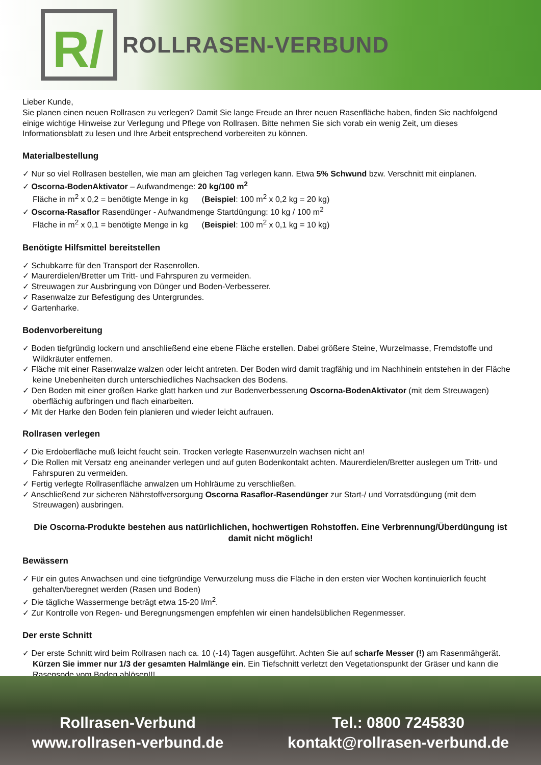R/
ROLLRASEN-VERBUND
Lieber Kunde,
Sie planen einen neuen Rollrasen zu verlegen? Damit Sie lange Freude an Ihrer neuen Rasenfläche haben, finden Sie nachfolgend einige wichtige Hinweise zur Verlegung und Pflege von Rollrasen. Bitte nehmen Sie sich vorab ein wenig Zeit, um dieses Informationsblatt zu lesen und Ihre Arbeit entsprechend vorbereiten zu können.
Materialbestellung
✓ Nur so viel Rollrasen bestellen, wie man am gleichen Tag verlegen kann. Etwa 5% Schwund bzw. Verschnitt mit einplanen.
✓ Oscorna-BodenAktivator – Aufwandmenge: 20 kg/100 m<sup>2</sup>
Fläche in m<sup>2</sup> x 0,2 = benötigte Menge in kg (Beispiel: 100 m<sup>2</sup> x 0,2 kg = 20 kg)
✓ Oscorna-Rasaflor Rasendünger - Aufwandmenge Startdüngung: 10 kg / 100 m<sup>2</sup>
Fläche in m<sup>2</sup> x 0,1 = benötigte Menge in kg (Beispiel: 100 m<sup>2</sup> x 0,1 kg = 10 kg)
Benötigte Hilfsmittel bereitstellen
✓ Schubkarre für den Transport der Rasenrollen.
✓ Maurerdielen/Bretter um Tritt- und Fahrspuren zu vermeiden.
✓ Streuwagen zur Ausbringung von Dünger und Boden-Verbesserer.
✓ Rasenwalze zur Befestigung des Untergrundes.
✓ Gartenharke.
Bodenvorbereitung
✓ Boden tiefgründig lockern und anschließend eine ebene Fläche erstellen. Dabei größere Steine, Wurzelmasse, Fremdstoffe und Wildkräuter entfernen.
✓ Fläche mit einer Rasenwalze walzen oder leicht antreten. Der Boden wird damit tragfähig und im Nachhinein entstehen in der Fläche keine Unebenheiten durch unterschiedliches Nachsacken des Bodens.
✓ Den Boden mit einer großen Harke glatt harken und zur Bodenverbesserung Oscorna-BodenAktivator (mit dem Streuwagen) oberflächig aufbringen und flach einarbeiten.
✓ Mit der Harke den Boden fein planieren und wieder leicht aufrauen.
Rollrasen verlegen
✓ Die Erdoberfläche muß leicht feucht sein. Trocken verlegte Rasenwurzeln wachsen nicht an!
✓ Die Rollen mit Versatz eng aneinander verlegen und auf guten Bodenkontakt achten. Maurerdielen/Bretter auslegen um Tritt- und Fahrspuren zu vermeiden.
✓ Fertig verlegte Rollrasenfläche anwalzen um Hohlräume zu verschließen.
✓ Anschließend zur sicheren Nährstoffversorgung Oscorna Rasaflor-Rasendünger zur Start-/ und Vorratsdüngung (mit dem Streuwagen) ausbringen.
Die Oscorna-Produkte bestehen aus natürlichlichen, hochwertigen Rohstoffen. Eine Verbrennung/Überdüngung ist damit nicht möglich!
Bewässern
✓ Für ein gutes Anwachsen und eine tiefgründige Verwurzelung muss die Fläche in den ersten vier Wochen kontinuierlich feucht gehalten/beregnet werden (Rasen und Boden)
✓ Die tägliche Wassermenge beträgt etwa 15-20 l/m<sup>2</sup>.
✓ Zur Kontrolle von Regen- und Beregnungsmengen empfehlen wir einen handelsüblichen Regenmesser.
Der erste Schnitt
✓ Der erste Schnitt wird beim Rollrasen nach ca. 10 (-14) Tagen ausgeführt. Achten Sie auf scharfe Messer (!) am Rasenmähgerät. Kürzen Sie immer nur 1/3 der gesamten Halmlänge ein. Ein Tiefschnitt verletzt den Vegetationspunkt der Gräser und kann die Rasensode vom Boden ablösen!!!
Rollrasen-Verbund
www.rollrasen-verbund.de
Tel.: 0800 7245830
kontakt@rollrasen-verbund.de